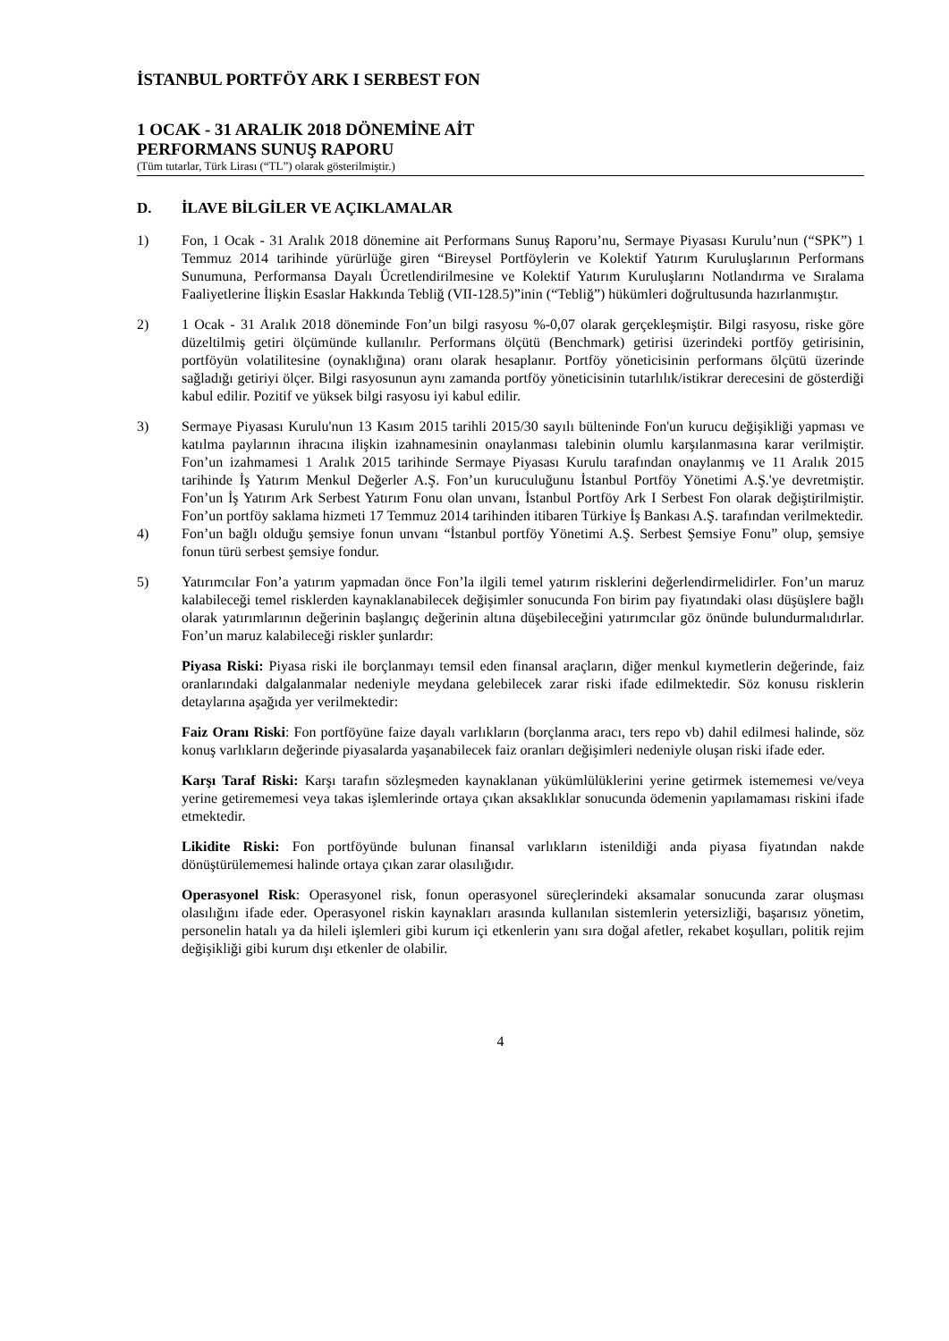İSTANBUL PORTFÖY ARK I SERBEST FON
1 OCAK - 31 ARALIK 2018 DÖNEMİNE AİT
PERFORMANS SUNUŞ RAPORU
(Tüm tutarlar, Türk Lirası (“TL”) olarak gösterilmiştir.)
D. İLAVE BİLGİLER VE AÇIKLAMALAR
1) Fon, 1 Ocak - 31 Aralık 2018 dönemine ait Performans Sunuş Raporu’nu, Sermaye Piyasası Kurulu’nun (“SPK”) 1 Temmuz 2014 tarihinde yürürlüğe giren “Bireysel Portföylerin ve Kolektif Yatırım Kuruluşlarının Performans Sunumuna, Performansa Dayalı Ücretlendirilmesine ve Kolektif Yatırım Kuruluşlarını Notlandırma ve Sıralama Faaliyetlerine İlişkin Esaslar Hakkında Tebliğ (VII-128.5)”inin (“Tebliğ”) hükümleri doğrultusunda hazırlanmıştır.
2) 1 Ocak - 31 Aralık 2018 döneminde Fon’un bilgi rasyosu %-0,07 olarak gerçekleşmiştir. Bilgi rasyosu, riske göre düzeltilmiş getiri ölçümünde kullanılır. Performans ölçütü (Benchmark) getirisi üzerindeki portföy getirisinin, portföyün volatilitesine (oynaklığına) oranı olarak hesaplanır. Portföy yöneticisinin performans ölçütü üzerinde sağladığı getiriyi ölçer. Bilgi rasyosunun aynı zamanda portföy yöneticisinin tutarlılık/istikrar derecesini de gösterdiği kabul edilir. Pozitif ve yüksek bilgi rasyosu iyi kabul edilir.
3) Sermaye Piyasası Kurulu'nun 13 Kasım 2015 tarihli 2015/30 sayılı bülteninde Fon'un kurucu değişikliği yapması ve katılma paylarının ihracına ilişkin izahnamesinin onaylanması talebinin olumlu karşılanmasına karar verilmiştir. Fon’un izahmamesi 1 Aralık 2015 tarihinde Sermaye Piyasası Kurulu tarafından onaylanmış ve 11 Aralık 2015 tarihinde İş Yatırım Menkul Değerler A.Ş. Fon’un kuruculuğunu İstanbul Portföy Yönetimi A.Ş.'ye devretmiştir. Fon’un İş Yatırım Ark Serbest Yatırım Fonu olan unvanı, İstanbul Portföy Ark I Serbest Fon olarak değiştirilmiştir. Fon’un portföy saklama hizmeti 17 Temmuz 2014 tarihinden itibaren Türkiye İş Bankası A.Ş. tarafından verilmektedir.
4) Fon’un bağlı olduğu şemsiye fonun unvanı “İstanbul portföy Yönetimi A.Ş. Serbest Şemsiye Fonu” olup, şemsiye fonun türü serbest şemsiye fondur.
5) Yatırımcılar Fon’a yatırım yapmadan önce Fon’la ilgili temel yatırım risklerini değerlendirmelidirler. Fon’un maruz kalabileceği temel risklerden kaynaklanabilecek değişimler sonucunda Fon birim pay fiyatındaki olası düşüşlere bağlı olarak yatırımlarının değerinin başlangıç değerinin altına düşebileceğini yatırımcılar göz önünde bulundurmalıdırlar. Fon’un maruz kalabileceği riskler şunlardır:
Piyasa Riski: Piyasa riski ile borçlanmayı temsil eden finansal araçların, diğer menkul kıymetlerin değerinde, faiz oranlarındaki dalgalanmalar nedeniyle meydana gelebilecek zarar riski ifade edilmektedir. Söz konusu risklerin detaylarına aşağıda yer verilmektedir:
Faiz Oranı Riski: Fon portföyüne faize dayalı varlıkların (borçlanma aracı, ters repo vb) dahil edilmesi halinde, söz konuş varlıkların değerinde piyasalarda yaşanabilecek faiz oranları değişimleri nedeniyle oluşan riski ifade eder.
Karşı Taraf Riski: Karşı tarafın sözleşmeden kaynaklanan yükümlülüklerini yerine getirmek istememesi ve/veya yerine getirememesi veya takas işlemlerinde ortaya çıkan aksaklıklar sonucunda ödemenin yapılamaması riskini ifade etmektedir.
Likidite Riski: Fon portföyünde bulunan finansal varlıkların istenildiği anda piyasa fiyatından nakde dönüştürülememesi halinde ortaya çıkan zarar olasılığıdır.
Operasyonel Risk: Operasyonel risk, fonun operasyonel süreçlerindeki aksamalar sonucunda zarar oluşması olasılığını ifade eder. Operasyonel riskin kaynakları arasında kullanılan sistemlerin yetersizliği, başarısız yönetim, personelin hatalı ya da hileli işlemleri gibi kurum içi etkenlerin yanı sıra doğal afetler, rekabet koşulları, politik rejim değişikliği gibi kurum dışı etkenler de olabilir.
4